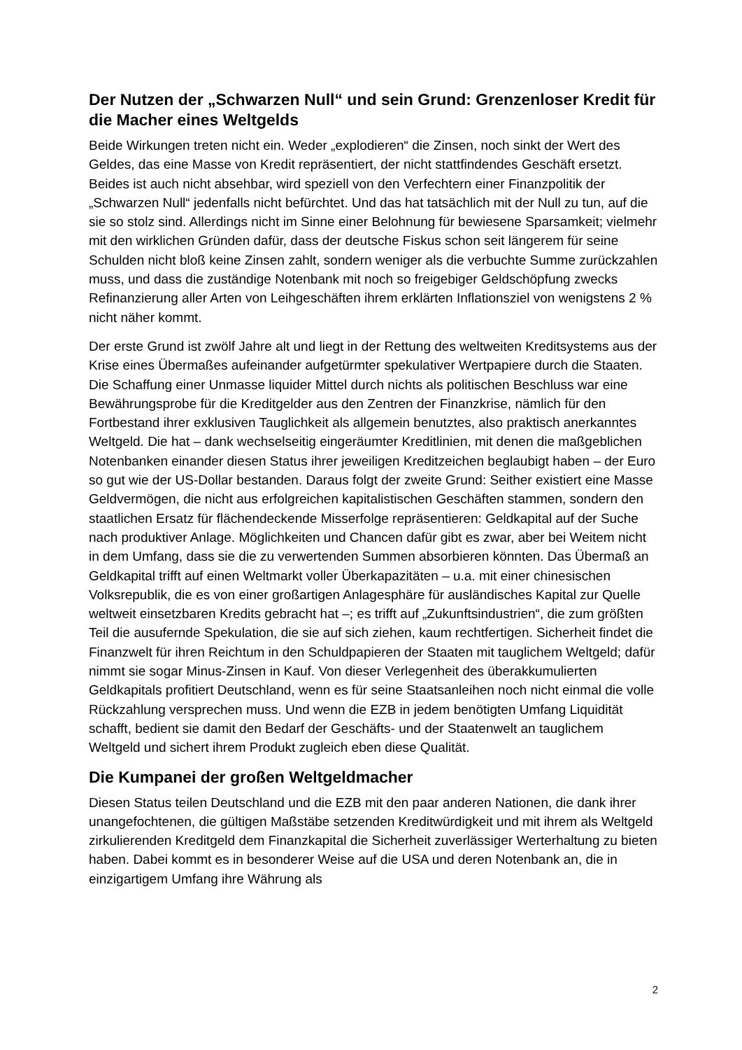Der Nutzen der „Schwarzen Null“ und sein Grund: Grenzenloser Kredit für die Macher eines Weltgelds
Beide Wirkungen treten nicht ein. Weder „explodieren“ die Zinsen, noch sinkt der Wert des Geldes, das eine Masse von Kredit repräsentiert, der nicht stattfindendes Geschäft ersetzt. Beides ist auch nicht absehbar, wird speziell von den Verfechtern einer Finanzpolitik der „Schwarzen Null“ jedenfalls nicht befürchtet. Und das hat tatsächlich mit der Null zu tun, auf die sie so stolz sind. Allerdings nicht im Sinne einer Belohnung für bewiesene Sparsamkeit; vielmehr mit den wirklichen Gründen dafür, dass der deutsche Fiskus schon seit längerem für seine Schulden nicht bloß keine Zinsen zahlt, sondern weniger als die verbuchte Summe zurückzahlen muss, und dass die zuständige Notenbank mit noch so freigebiger Geldschöpfung zwecks Refinanzierung aller Arten von Leihgeschäften ihrem erklärten Inflationsziel von wenigstens 2 % nicht näher kommt.
Der erste Grund ist zwölf Jahre alt und liegt in der Rettung des weltweiten Kreditsystems aus der Krise eines Übermaßes aufeinander aufgetürmter spekulativer Wertpapiere durch die Staaten. Die Schaffung einer Unmasse liquider Mittel durch nichts als politischen Beschluss war eine Bewährungsprobe für die Kreditgelder aus den Zentren der Finanzkrise, nämlich für den Fortbestand ihrer exklusiven Tauglichkeit als allgemein benutztes, also praktisch anerkanntes Weltgeld. Die hat – dank wechselseitig eingeräumter Kreditlinien, mit denen die maßgeblichen Notenbanken einander diesen Status ihrer jeweiligen Kreditzeichen beglaubigt haben – der Euro so gut wie der US-Dollar bestanden. Daraus folgt der zweite Grund: Seither existiert eine Masse Geldvermögen, die nicht aus erfolgreichen kapitalistischen Geschäften stammen, sondern den staatlichen Ersatz für flächendeckende Misserfolge repräsentieren: Geldkapital auf der Suche nach produktiver Anlage. Möglichkeiten und Chancen dafür gibt es zwar, aber bei Weitem nicht in dem Umfang, dass sie die zu verwertenden Summen absorbieren könnten. Das Übermaß an Geldkapital trifft auf einen Weltmarkt voller Überkapazitäten – u.a. mit einer chinesischen Volksrepublik, die es von einer großartigen Anlagesphäre für ausländisches Kapital zur Quelle weltweit einsetzbaren Kredits gebracht hat –; es trifft auf „Zukunftsindustrien“, die zum größten Teil die ausufernde Spekulation, die sie auf sich ziehen, kaum rechtfertigen. Sicherheit findet die Finanzwelt für ihren Reichtum in den Schuldpapieren der Staaten mit tauglichem Weltgeld; dafür nimmt sie sogar Minus-Zinsen in Kauf. Von dieser Verlegenheit des überakkumulierten Geldkapitals profitiert Deutschland, wenn es für seine Staatsanleihen noch nicht einmal die volle Rückzahlung versprechen muss. Und wenn die EZB in jedem benötigten Umfang Liquidität schafft, bedient sie damit den Bedarf der Geschäfts- und der Staatenwelt an tauglichem Weltgeld und sichert ihrem Produkt zugleich eben diese Qualität.
Die Kumpanei der großen Weltgeldmacher
Diesen Status teilen Deutschland und die EZB mit den paar anderen Nationen, die dank ihrer unangefochtenen, die gültigen Maßstäbe setzenden Kreditwürdigkeit und mit ihrem als Weltgeld zirkulierenden Kreditgeld dem Finanzkapital die Sicherheit zuverlässiger Werterhaltung zu bieten haben. Dabei kommt es in besonderer Weise auf die USA und deren Notenbank an, die in einzigartigem Umfang ihre Währung als
2